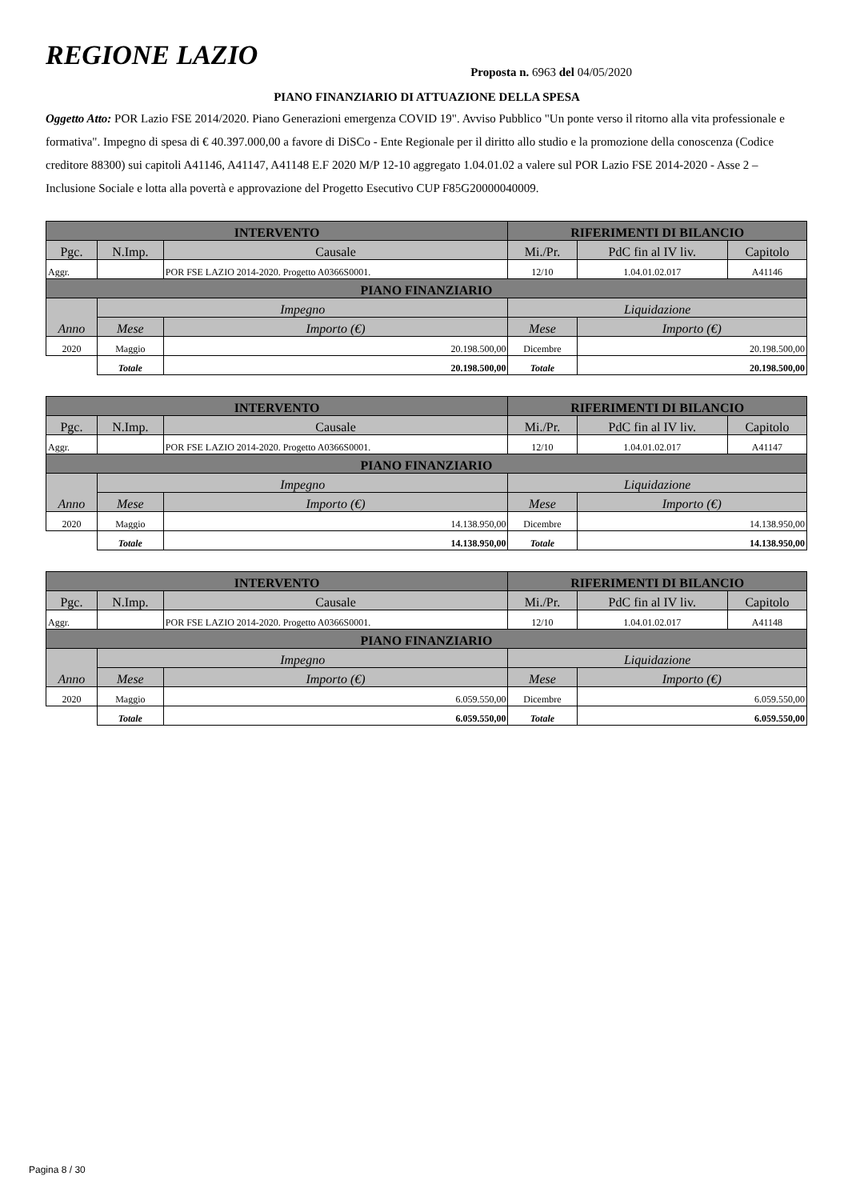REGIONE LAZIO
Proposta n. 6963 del 04/05/2020
PIANO FINANZIARIO DI ATTUAZIONE DELLA SPESA
Oggetto Atto: POR Lazio FSE 2014/2020. Piano Generazioni emergenza COVID 19". Avviso Pubblico "Un ponte verso il ritorno alla vita professionale e formativa". Impegno di spesa di € 40.397.000,00 a favore di DiSCo - Ente Regionale per il diritto allo studio e la promozione della conoscenza (Codice creditore 88300) sui capitoli A41146, A41147, A41148 E.F 2020 M/P 12-10 aggregato 1.04.01.02 a valere sul POR Lazio FSE 2014-2020 - Asse 2 – Inclusione Sociale e lotta alla povertà e approvazione del Progetto Esecutivo CUP F85G20000040009.
| INTERVENTO | | | RIFERIMENTI DI BILANCIO | | |
| --- | --- | --- | --- | --- | --- |
| Pgc. | N.Imp. | Causale | Mi./Pr. | PdC fin al IV liv. | Capitolo |
| Aggr. | | POR FSE LAZIO 2014-2020. Progetto A0366S0001. | 12/10 | 1.04.01.02.017 | A41146 |
| PIANO FINANZIARIO | | | | | |
| Anno | Impegno | | Liquidazione | | |
| | Mese | Importo (€) | Mese | Importo (€) | |
| 2020 | Maggio | 20.198.500,00 | Dicembre | 20.198.500,00 | |
| | Totale | 20.198.500,00 | Totale | 20.198.500,00 | |
| INTERVENTO | | | RIFERIMENTI DI BILANCIO | | |
| --- | --- | --- | --- | --- | --- |
| Pgc. | N.Imp. | Causale | Mi./Pr. | PdC fin al IV liv. | Capitolo |
| Aggr. | | POR FSE LAZIO 2014-2020. Progetto A0366S0001. | 12/10 | 1.04.01.02.017 | A41147 |
| PIANO FINANZIARIO | | | | | |
| Anno | Impegno | | Liquidazione | | |
| | Mese | Importo (€) | Mese | Importo (€) | |
| 2020 | Maggio | 14.138.950,00 | Dicembre | 14.138.950,00 | |
| | Totale | 14.138.950,00 | Totale | 14.138.950,00 | |
| INTERVENTO | | | RIFERIMENTI DI BILANCIO | | |
| --- | --- | --- | --- | --- | --- |
| Pgc. | N.Imp. | Causale | Mi./Pr. | PdC fin al IV liv. | Capitolo |
| Aggr. | | POR FSE LAZIO 2014-2020. Progetto A0366S0001. | 12/10 | 1.04.01.02.017 | A41148 |
| PIANO FINANZIARIO | | | | | |
| Anno | Impegno | | Liquidazione | | |
| | Mese | Importo (€) | Mese | Importo (€) | |
| 2020 | Maggio | 6.059.550,00 | Dicembre | 6.059.550,00 | |
| | Totale | 6.059.550,00 | Totale | 6.059.550,00 | |
Pagina 8 / 30